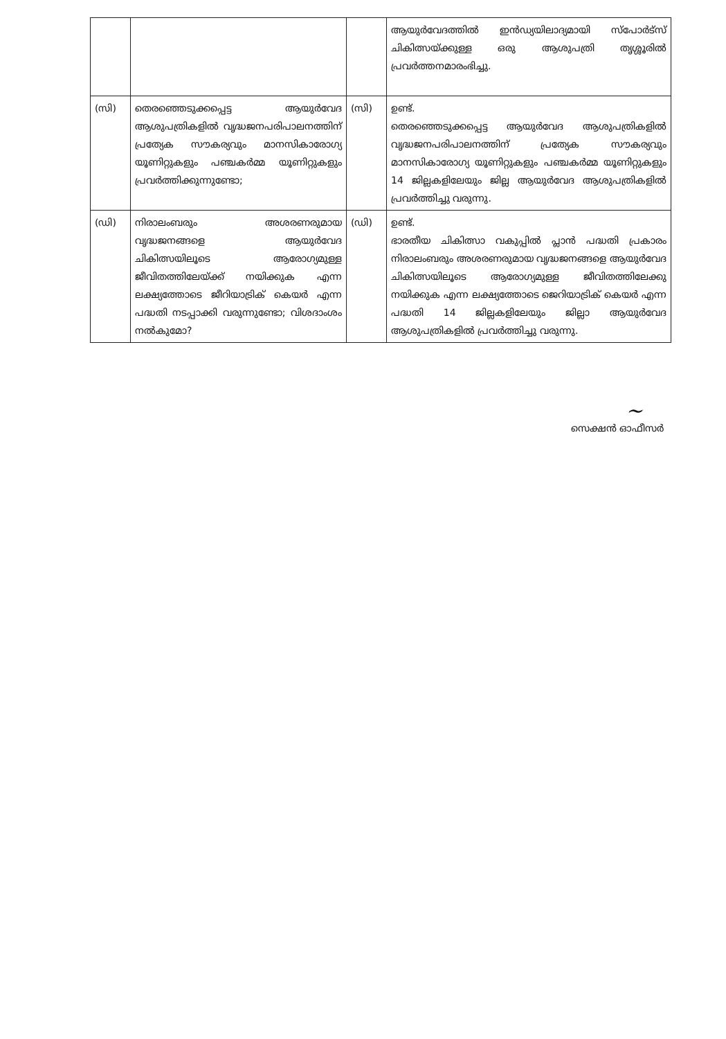| | | | ആയുർവേദത്തിൽ ഇൻഡ്യയിലാദ്യമായി സ്പോർട്സ് ചികിത്സയ്ക്കുള്ള ഒരു ആശുപത്രി തൃശ്ശൂരിൽ പ്രവർത്തനമാരംഭിച്ചു. |
| (സി) | തെരഞ്ഞെടുക്കപ്പെട്ട ആയുർവേദ ആശുപത്രികളിൽ വൃദ്ധജനപരിപാലനത്തിന് പ്രത്യേക സൗകര്യവും മാനസികാരോഗ്യ യൂണിറ്റുകളും പഞ്ചകർമ്മ യൂണിറ്റുകളും പ്രവർത്തിക്കുന്നുണ്ടോ; | (സി) | ഉണ്ട്. തെരഞ്ഞെടുക്കപ്പെട്ട ആയുർവേദ ആശുപത്രികളിൽ വൃദ്ധജനപരിപാലനത്തിന് പ്രത്യേക സൗകര്യവും മാനസികാരോഗ്യ യൂണിറ്റുകളും പഞ്ചകർമ്മ യൂണിറ്റുകളും 14 ജില്ലകളിലേയും ജില്ല ആയുർവേദ ആശുപത്രികളിൽ പ്രവർത്തിച്ചു വരുന്നു. |
| (ഡി) | നിരാലംബരും അശരണരുമായ വൃദ്ധജനങ്ങളെ ആയുർവേദ ചികിത്സയിലൂടെ ആരോഗ്യമുള്ള ജീവിതത്തിലേയ്ക്ക് നയിക്കുക എന്ന ലക്ഷ്യത്തോടെ ജീറിയാട്രിക് കെയർ എന്ന പദ്ധതി നടപ്പാക്കി വരുന്നുണ്ടോ; വിശദാംശം നൽകുമോ? | (ഡി) | ഉണ്ട്. ഭാരതീയ ചികിത്സാ വകുപ്പിൽ പ്ലാൻ പദ്ധതി പ്രകാരം നിരാലംബരും അശരണരുമായ വൃദ്ധജനങ്ങളെ ആയുർവേദ ചികിത്സയിലൂടെ ആരോഗ്യമുള്ള ജീവിതത്തിലേക്കു നയിക്കുക എന്ന ലക്ഷ്യത്തോടെ ജെറിയാട്രിക് കെയർ എന്ന പദ്ധതി 14 ജില്ലകളിലേയും ജില്ലാ ആയുർവേദ ആശുപത്രികളിൽ പ്രവർത്തിച്ചു വരുന്നു. |
~
സെക്ഷൻ ഓഫീസർ